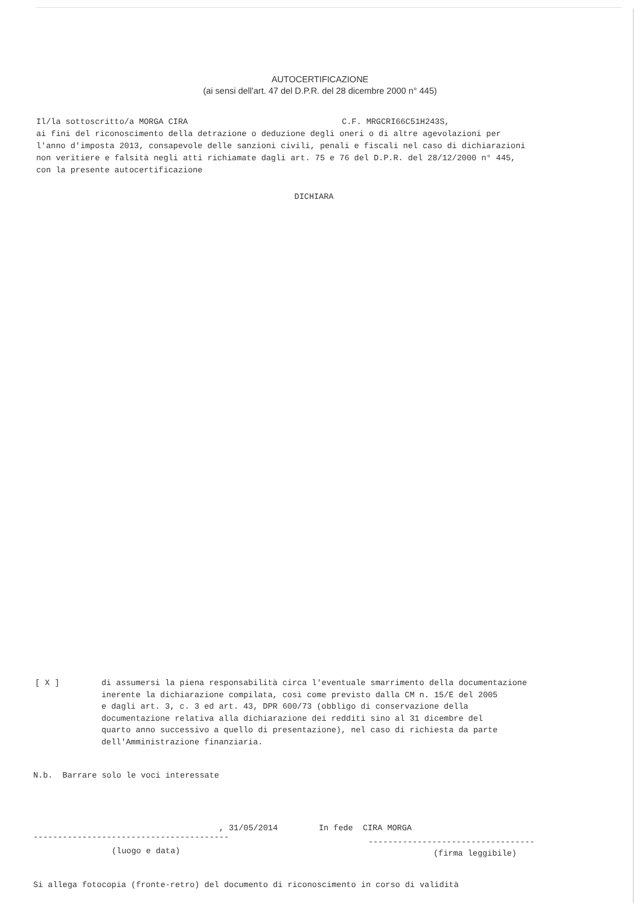AUTOCERTIFICAZIONE
(ai sensi dell'art. 47 del D.P.R. del 28 dicembre 2000 n° 445)
Il/la sottoscritto/a MORGA CIRA C.F. MRGCRI66C51H243S,
ai fini del riconoscimento della detrazione o deduzione degli oneri o di altre agevolazioni per
l'anno d'imposta 2013, consapevole delle sanzioni civili, penali e fiscali nel caso di dichiarazioni
non veritiere e falsità negli atti richiamate dagli art. 75 e 76 del D.P.R. del 28/12/2000 n° 445,
con la presente autocertificazione
DICHIARA
[ X ] di assumersi la piena responsabilità circa l'eventuale smarrimento della documentazione
inerente la dichiarazione compilata, così come previsto dalla CM n. 15/E del 2005
e dagli art. 3, c. 3 ed art. 43, DPR 600/73 (obbligo di conservazione della
documentazione relativa alla dichiarazione dei redditi sino al 31 dicembre del
quarto anno successivo a quello di presentazione), nel caso di richiesta da parte
dell'Amministrazione finanziaria.
N.b. Barrare solo le voci interessate
, 31/05/2014 In fede CIRA MORGA
----------------------------------------
----------------------------------
(luogo e data)
(firma leggibile)
Si allega fotocopia (fronte-retro) del documento di riconoscimento in corso di validità